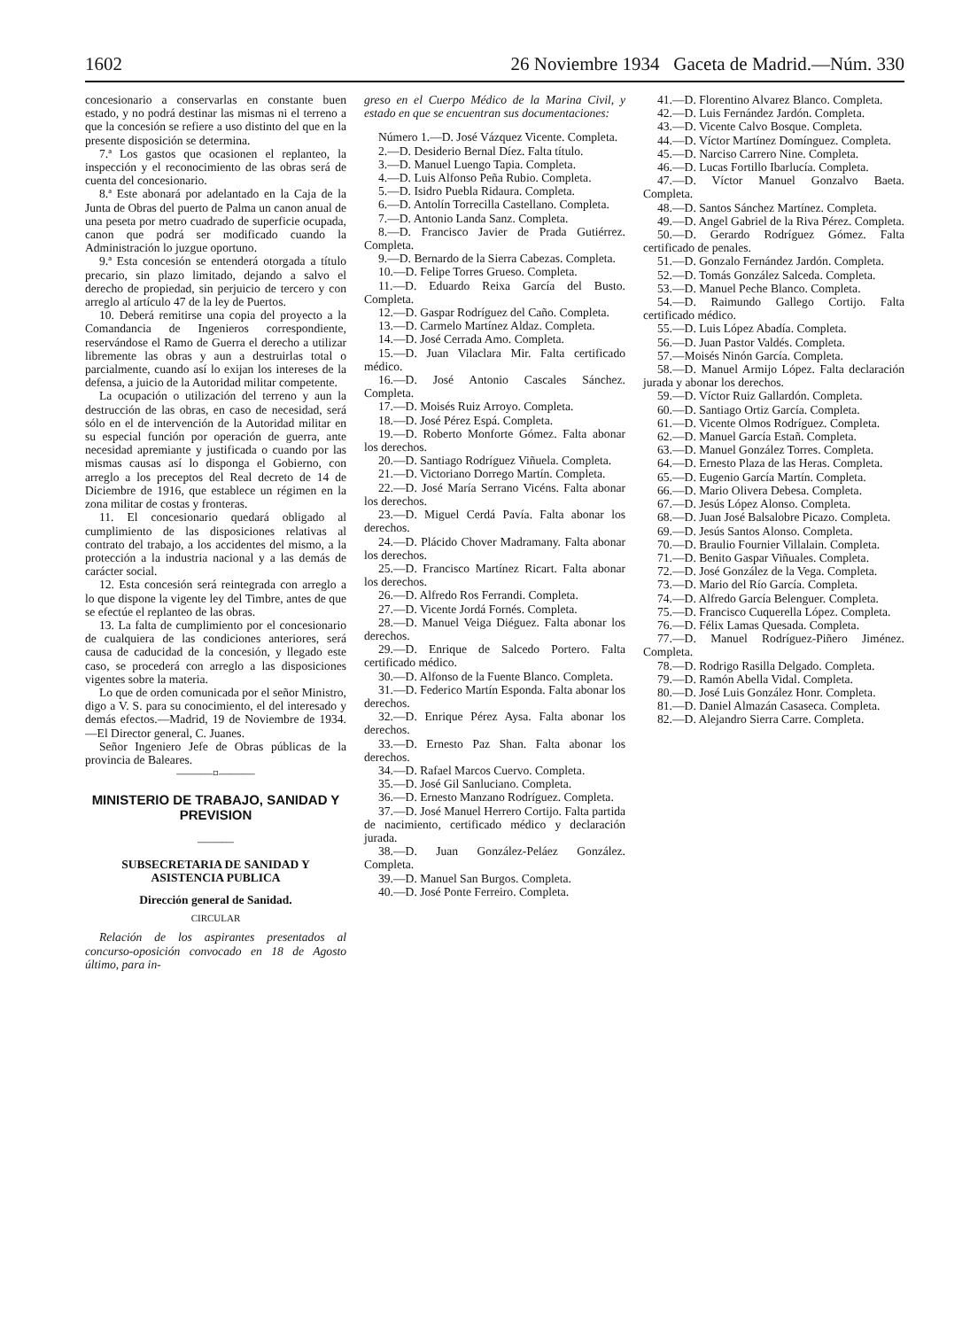1602 26 Noviembre 1934 Gaceta de Madrid.—Núm. 330
concesionario a conservarlas en constante buen estado, y no podrá destinar las mismas ni el terreno a que la concesión se refiere a uso distinto del que en la presente disposición se determina.
7.ª Los gastos que ocasionen el replanteo, la inspección y el reconocimiento de las obras será de cuenta del concesionario.
8.ª Este abonará por adelantado en la Caja de la Junta de Obras del puerto de Palma un canon anual de una peseta por metro cuadrado de superficie ocupada, canon que podrá ser modificado cuando la Administración lo juzgue oportuno.
9.ª Esta concesión se entenderá otorgada a título precario, sin plazo limitado, dejando a salvo el derecho de propiedad, sin perjuicio de tercero y con arreglo al artículo 47 de la ley de Puertos.
10. Deberá remitirse una copia del proyecto a la Comandancia de Ingenieros correspondiente, reservándose el Ramo de Guerra el derecho a utilizar libremente las obras y aun a destruirlas total o parcialmente, cuando así lo exijan los intereses de la defensa, a juicio de la Autoridad militar competente.
La ocupación o utilización del terreno y aun la destrucción de las obras, en caso de necesidad, será sólo en el de intervención de la Autoridad militar en su especial función por operación de guerra, ante necesidad apremiante y justificada o cuando por las mismas causas así lo disponga el Gobierno, con arreglo a los preceptos del Real decreto de 14 de Diciembre de 1916, que establece un régimen en la zona militar de costas y fronteras.
11. El concesionario quedará obligado al cumplimiento de las disposiciones relativas al contrato del trabajo, a los accidentes del mismo, a la protección a la industria nacional y a las demás de carácter social.
12. Esta concesión será reintegrada con arreglo a lo que dispone la vigente ley del Timbre, antes de que se efectúe el replanteo de las obras.
13. La falta de cumplimiento por el concesionario de cualquiera de las condiciones anteriores, será causa de caducidad de la concesión, y llegado este caso, se procederá con arreglo a las disposiciones vigentes sobre la materia.
Lo que de orden comunicada por el señor Ministro, digo a V. S. para su conocimiento, el del interesado y demás efectos.—Madrid, 19 de Noviembre de 1934.—El Director general, C. Juanes.
Señor Ingeniero Jefe de Obras públicas de la provincia de Baleares.
———¤———
MINISTERIO DE TRABAJO, SANIDAD Y PREVISION
———
SUBSECRETARIA DE SANIDAD Y ASISTENCIA PUBLICA
Dirección general de Sanidad.
CIRCULAR
Relación de los aspirantes presentados al concurso-oposición convocado en 18 de Agosto último, para in-
greso en el Cuerpo Médico de la Marina Civil, y estado en que se encuentran sus documentaciones:
Número 1.—D. José Vázquez Vicente. Completa.
2.—D. Desiderio Bernal Díez. Falta título.
3.—D. Manuel Luengo Tapia. Completa.
4.—D. Luis Alfonso Peña Rubio. Completa.
5.—D. Isidro Puebla Ridaura. Completa.
6.—D. Antolín Torrecilla Castellano. Completa.
7.—D. Antonio Landa Sanz. Completa.
8.—D. Francisco Javier de Prada Gutiérrez. Completa.
9.—D. Bernardo de la Sierra Cabezas. Completa.
10.—D. Felipe Torres Grueso. Completa.
11.—D. Eduardo Reixa García del Busto. Completa.
12.—D. Gaspar Rodríguez del Caño. Completa.
13.—D. Carmelo Martínez Aldaz. Completa.
14.—D. José Cerrada Amo. Completa.
15.—D. Juan Vilaclara Mir. Falta certificado médico.
16.—D. José Antonio Cascales Sánchez. Completa.
17.—D. Moisés Ruiz Arroyo. Completa.
18.—D. José Pérez Espá. Completa.
19.—D. Roberto Monforte Gómez. Falta abonar los derechos.
20.—D. Santiago Rodríguez Viñuela. Completa.
21.—D. Victoriano Dorrego Martín. Completa.
22.—D. José María Serrano Vicéns. Falta abonar los derechos.
23.—D. Miguel Cerdá Pavía. Falta abonar los derechos.
24.—D. Plácido Chover Madramany. Falta abonar los derechos.
25.—D. Francisco Martínez Ricart. Falta abonar los derechos.
26.—D. Alfredo Ros Ferrandi. Completa.
27.—D. Vicente Jordá Fornés. Completa.
28.—D. Manuel Veiga Diéguez. Falta abonar los derechos.
29.—D. Enrique de Salcedo Portero. Falta certificado médico.
30.—D. Alfonso de la Fuente Blanco. Completa.
31.—D. Federico Martín Esponda. Falta abonar los derechos.
32.—D. Enrique Pérez Aysa. Falta abonar los derechos.
33.—D. Ernesto Paz Shan. Falta abonar los derechos.
34.—D. Rafael Marcos Cuervo. Completa.
35.—D. José Gil Sanluciano. Completa.
36.—D. Ernesto Manzano Rodríguez. Completa.
37.—D. José Manuel Herrero Cortijo. Falta partida de nacimiento, certificado médico y declaración jurada.
38.—D. Juan González-Peláez González. Completa.
39.—D. Manuel San Burgos. Completa.
40.—D. José Ponte Ferreiro. Completa.
41.—D. Florentino Alvarez Blanco. Completa.
42.—D. Luis Fernández Jardón. Completa.
43.—D. Vicente Calvo Bosque. Completa.
44.—D. Víctor Martínez Domínguez. Completa.
45.—D. Narciso Carrero Nine. Completa.
46.—D. Lucas Fortillo Ibarlucía. Completa.
47.—D. Víctor Manuel Gonzalvo Baeta. Completa.
48.—D. Santos Sánchez Martínez. Completa.
49.—D. Angel Gabriel de la Riva Pérez. Completa.
50.—D. Gerardo Rodríguez Gómez. Falta certificado de penales.
51.—D. Gonzalo Fernández Jardón. Completa.
52.—D. Tomás González Salceda. Completa.
53.—D. Manuel Peche Blanco. Completa.
54.—D. Raimundo Gallego Cortijo. Falta certificado médico.
55.—D. Luis López Abadía. Completa.
56.—D. Juan Pastor Valdés. Completa.
57.—Moisés Ninón García. Completa.
58.—D. Manuel Armijo López. Falta declaración jurada y abonar los derechos.
59.—D. Víctor Ruiz Gallardón. Completa.
60.—D. Santiago Ortiz García. Completa.
61.—D. Vicente Olmos Rodríguez. Completa.
62.—D. Manuel García Estañ. Completa.
63.—D. Manuel González Torres. Completa.
64.—D. Ernesto Plaza de las Heras. Completa.
65.—D. Eugenio García Martín. Completa.
66.—D. Mario Olivera Debesa. Completa.
67.—D. Jesús López Alonso. Completa.
68.—D. Juan José Balsalobre Picazo. Completa.
69.—D. Jesús Santos Alonso. Completa.
70.—D. Braulio Fournier Villalain. Completa.
71.—D. Benito Gaspar Viñuales. Completa.
72.—D. José González de la Vega. Completa.
73.—D. Mario del Río García. Completa.
74.—D. Alfredo García Belenguer. Completa.
75.—D. Francisco Cuquerella López. Completa.
76.—D. Félix Lamas Quesada. Completa.
77.—D. Manuel Rodríguez-Piñero Jiménez. Completa.
78.—D. Rodrigo Rasilla Delgado. Completa.
79.—D. Ramón Abella Vidal. Completa.
80.—D. José Luis González Honr. Completa.
81.—D. Daniel Almazán Casaseca. Completa.
82.—D. Alejandro Sierra Carre. Completa.